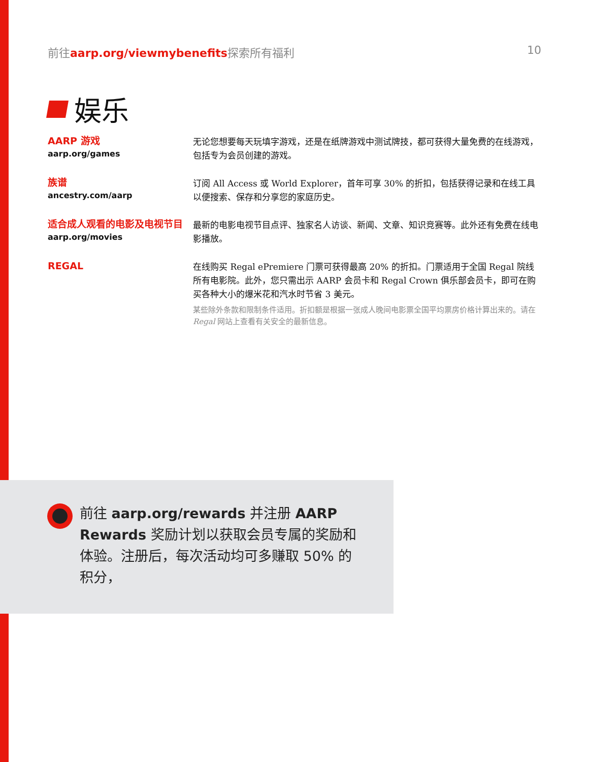前往aarp.org/viewmybenefits探索所有福利 10
娱乐
AARP 游戏
aarp.org/games
无论您想要每天玩填字游戏，还是在纸牌游戏中测试牌技，都可获得大量免费的在线游戏，包括专为会员创建的游戏。
族谱
ancestry.com/aarp
订阅 All Access 或 World Explorer，首年可享 30% 的折扣，包括获得记录和在线工具以便搜索、保存和分享您的家庭历史。
适合成人观看的电影及电视节目
aarp.org/movies
最新的电影电视节目点评、独家名人访谈、新闻、文章、知识竞赛等。此外还有免费在线电影播放。
REGAL
在线购买 Regal ePremiere 门票可获得最高 20% 的折扣。门票适用于全国 Regal 院线所有电影院。此外，您只需出示 AARP 会员卡和 Regal Crown 俱乐部会员卡，即可在购买各种大小的爆米花和汽水时节省 3 美元。
某些除外条款和限制条件适用。折扣额是根据一张成人晚间电影票全国平均票房价格计算出来的。请在 Regal 网站上查看有关安全的最新信息。
前往 aarp.org/rewards 并注册 AARP Rewards 奖励计划以获取会员专属的奖励和体验。注册后，每次活动均可多赚取 50% 的积分，